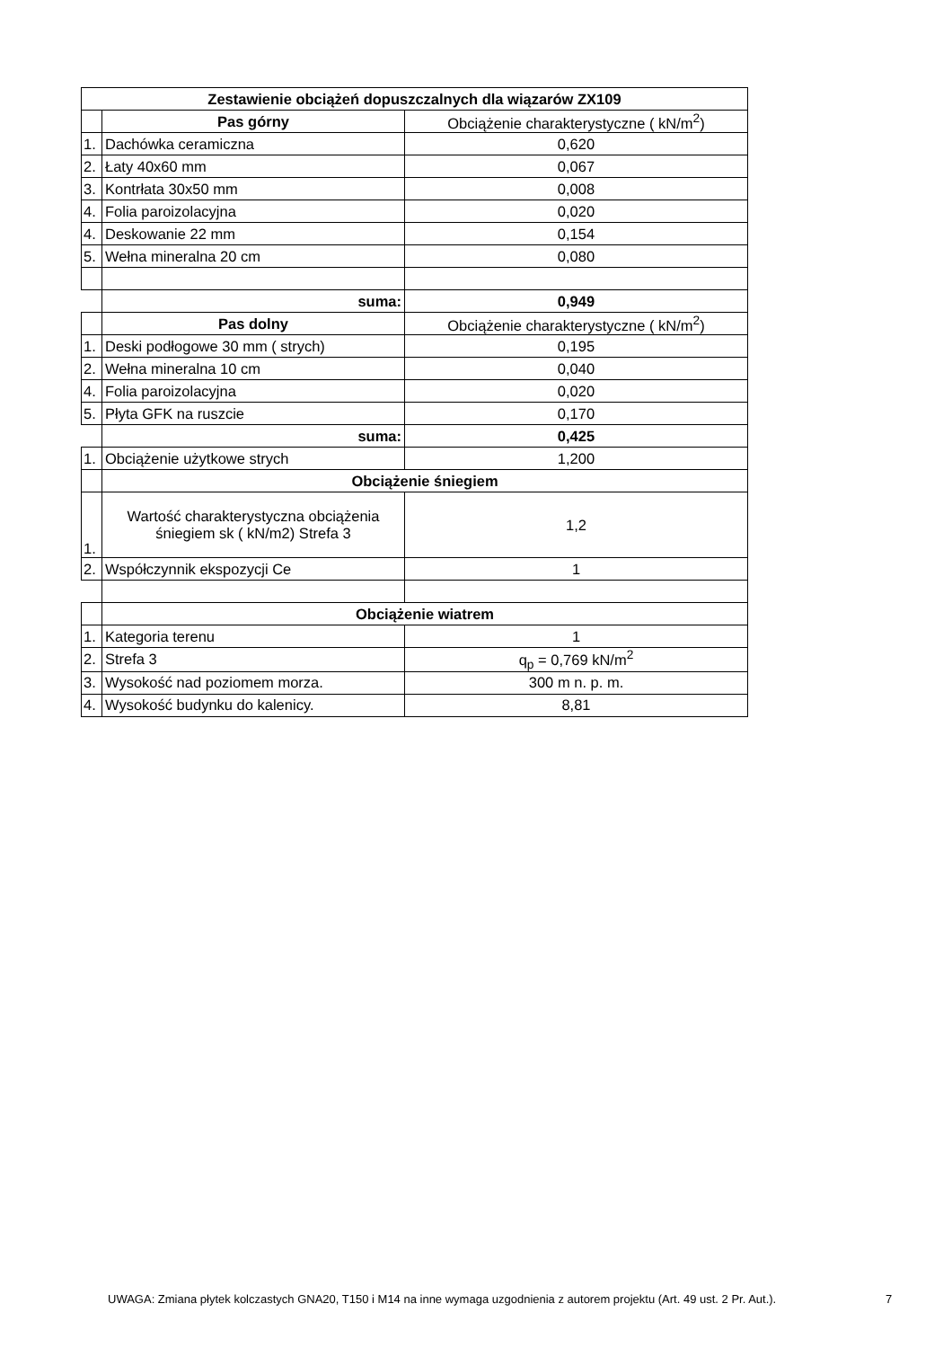| Zestawienie obciążeń dopuszczalnych dla wiązarów ZX109 | | |
| --- | --- | --- |
| | Pas górny | Obciążenie charakterystyczne ( kN/m<sup>2</sup>) |
| 1. | Dachówka ceramiczna | 0,620 |
| 2. | Łaty 40x60 mm | 0,067 |
| 3. | Kontrłata 30x50 mm | 0,008 |
| 4. | Folia paroizolacyjna | 0,020 |
| 4. | Deskowanie 22 mm | 0,154 |
| 5. | Wełna mineralna 20 cm | 0,080 |
| | suma: | 0,949 |
| | Pas dolny | Obciążenie charakterystyczne ( kN/m<sup>2</sup>) |
| 1. | Deski podłogowe 30 mm ( strych) | 0,195 |
| 2. | Wełna mineralna 10 cm | 0,040 |
| 4. | Folia paroizolacyjna | 0,020 |
| 5. | Płyta GFK na ruszcie | 0,170 |
| | suma: | 0,425 |
| 1. | Obciążenie użytkowe strych | 1,200 |
| | Obciążenie śniegiem | |
| 1. | Wartość charakterystyczna obciążenia śniegiem sk ( kN/m2) Strefa 3 | 1,2 |
| 2. | Współczynnik ekspozycji Ce | 1 |
| | Obciążenie wiatrem | |
| 1. | Kategoria terenu | 1 |
| 2. | Strefa 3 | q<sub>p</sub> = 0,769 kN/m<sup>2</sup> |
| 3. | Wysokość nad poziomem morza. | 300 m n. p. m. |
| 4. | Wysokość budynku do kalenicy. | 8,81 |
UWAGA: Zmiana płytek kolczastych GNA20, T150 i M14 na inne wymaga uzgodnienia z autorem projektu (Art. 49 ust. 2 Pr. Aut.).
7